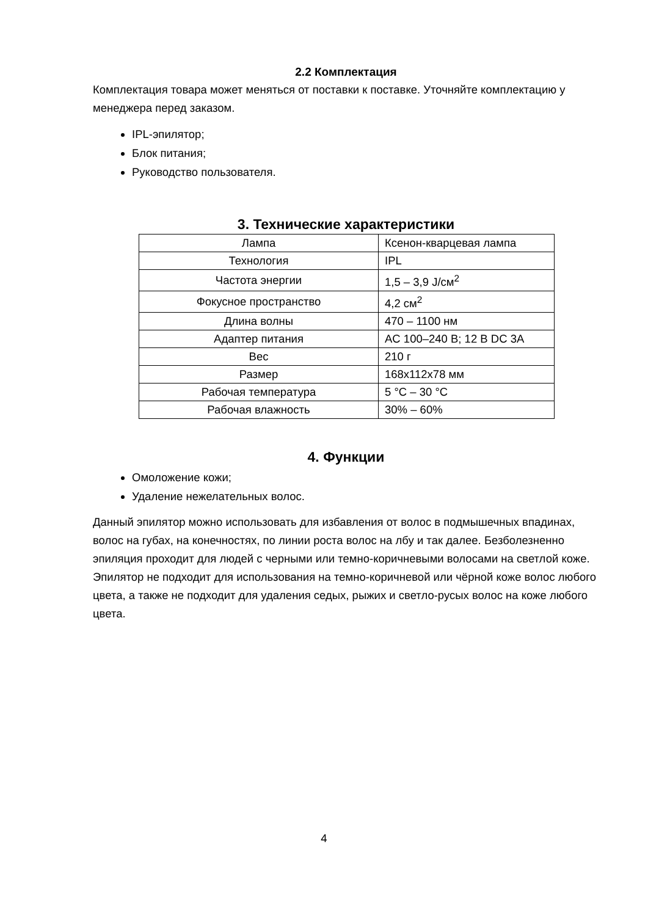2.2 Комплектация
Комплектация товара может меняться от поставки к поставке. Уточняйте комплектацию у менеджера перед заказом.
IPL-эпилятор;
Блок питания;
Руководство пользователя.
3. Технические характеристики
| Лампа | Ксенон-кварцевая лампа |
| Технология | IPL |
| Частота энергии | 1,5 – 3,9 J/см<sup>2</sup> |
| Фокусное пространство | 4,2 см<sup>2</sup> |
| Длина волны | 470 – 1100 нм |
| Адаптер питания | AC 100–240 В; 12 В DC 3A |
| Вес | 210 г |
| Размер | 168x112x78 мм |
| Рабочая температура | 5 °C – 30 °C |
| Рабочая влажность | 30% – 60% |
4. Функции
Омоложение кожи;
Удаление нежелательных волос.
Данный эпилятор можно использовать для избавления от волос в подмышечных впадинах, волос на губах, на конечностях, по линии роста волос на лбу и так далее. Безболезненно эпиляция проходит для людей с черными или темно-коричневыми волосами на светлой коже. Эпилятор не подходит для использования на темно-коричневой или чёрной коже волос любого цвета, а также не подходит для удаления седых, рыжих и светло-русых волос на коже любого цвета.
4